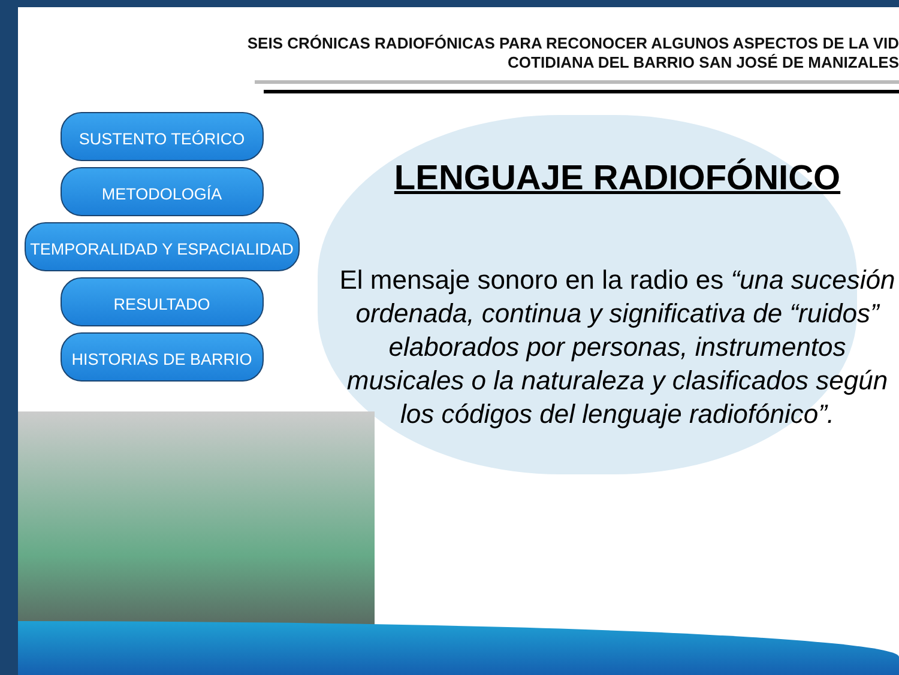SEIS CRÓNICAS RADIOFÓNICAS PARA RECONOCER ALGUNOS ASPECTOS DE LA VID
COTIDIANA DEL BARRIO SAN JOSÉ DE MANIZALES
SUSTENTO TEÓRICO
METODOLOGÍA
TEMPORALIDAD Y ESPACIALIDAD
RESULTADO
HISTORIAS DE BARRIO
LENGUAJE RADIOFÓNICO
El mensaje sonoro en la radio es “una sucesión ordenada, continua y significativa de “ruidos” elaborados por personas, instrumentos musicales o la naturaleza y clasificados según los códigos del lenguaje radiofónico”.